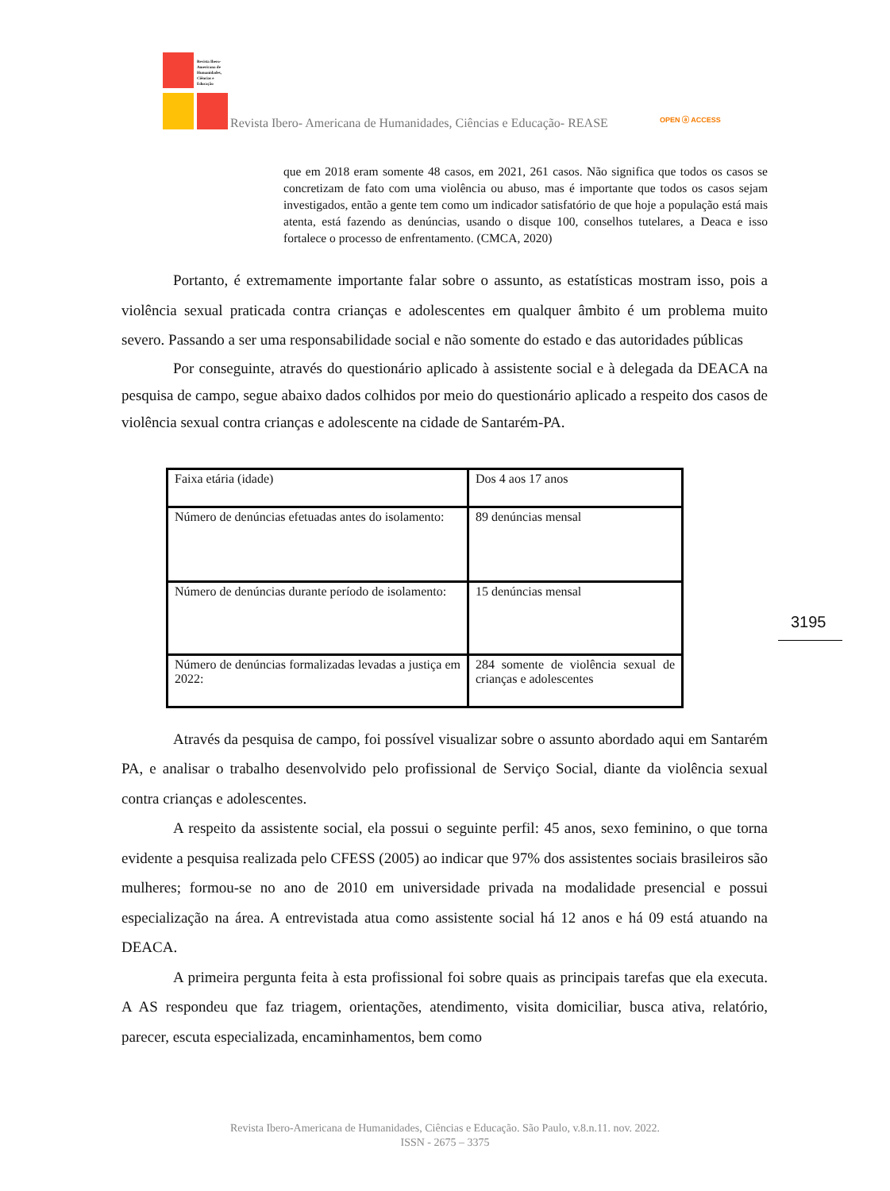Revista Ibero-
Americana de
Humanidades,
Ciências e
Educação
Revista Ibero- Americana de Humanidades, Ciências e Educação- REASE OPEN ⓐ ACCESS
que em 2018 eram somente 48 casos, em 2021, 261 casos. Não significa que todos os casos se concretizam de fato com uma violência ou abuso, mas é importante que todos os casos sejam investigados, então a gente tem como um indicador satisfatório de que hoje a população está mais atenta, está fazendo as denúncias, usando o disque 100, conselhos tutelares, a Deaca e isso fortalece o processo de enfrentamento. (CMCA, 2020)
Portanto, é extremamente importante falar sobre o assunto, as estatísticas mostram isso, pois a violência sexual praticada contra crianças e adolescentes em qualquer âmbito é um problema muito severo. Passando a ser uma responsabilidade social e não somente do estado e das autoridades públicas
Por conseguinte, através do questionário aplicado à assistente social e à delegada da DEACA na pesquisa de campo, segue abaixo dados colhidos por meio do questionário aplicado a respeito dos casos de violência sexual contra crianças e adolescente na cidade de Santarém-PA.
| Faixa etária (idade) | Dos 4 aos 17 anos |
| Número de denúncias efetuadas antes do isolamento: | 89 denúncias mensal |
| Número de denúncias durante período de isolamento: | 15 denúncias mensal |
| Número de denúncias formalizadas levadas a justiça em 2022: | 284 somente de violência sexual de crianças e adolescentes |
Através da pesquisa de campo, foi possível visualizar sobre o assunto abordado aqui em Santarém PA, e analisar o trabalho desenvolvido pelo profissional de Serviço Social, diante da violência sexual contra crianças e adolescentes.
A respeito da assistente social, ela possui o seguinte perfil: 45 anos, sexo feminino, o que torna evidente a pesquisa realizada pelo CFESS (2005) ao indicar que 97% dos assistentes sociais brasileiros são mulheres; formou-se no ano de 2010 em universidade privada na modalidade presencial e possui especialização na área. A entrevistada atua como assistente social há 12 anos e há 09 está atuando na DEACA.
A primeira pergunta feita à esta profissional foi sobre quais as principais tarefas que ela executa. A AS respondeu que faz triagem, orientações, atendimento, visita domiciliar, busca ativa, relatório, parecer, escuta especializada, encaminhamentos, bem como
3195
Revista Ibero-Americana de Humanidades, Ciências e Educação. São Paulo, v.8.n.11. nov. 2022.
ISSN - 2675 – 3375